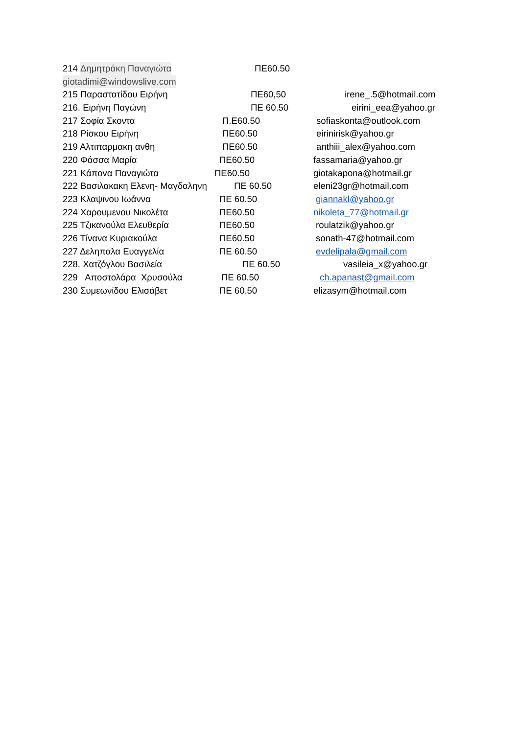214 Δημητράκη Παναγιώτα ΠΕ60.50
giotadimi@windowslive.com
215 Παραστατίδου Ειρήνη ΠΕ60,50 irene_.5@hotmail.com
216. Ειρήνη Παγώνη ΠΕ 60.50 eirini_eea@yahoo.gr
217 Σοφία Σκοντα Π.Ε60.50 sofiaskonta@outlook.com
218 Ρίσκου Ειρήνη ΠΕ60.50 eirinirisk@yahoo.gr
219 Αλτιπαρμακη ανθη ΠΕ60.50 anthiii_alex@yahoo.com
220 Φάσσα Μαρία ΠΕ60.50 fassamaria@yahoo.gr
221 Κάποvα Παναγιώτα ΠΕ60.50 giotakapona@hotmail.gr
222 Βασιλακακη Ελενη- Μαγδαληνη ΠΕ 60.50 eleni23gr@hotmail.com
223 Κλαψινου Ιωάννα ΠΕ 60.50 giannakl@yahoo.gr
224 Χαρουμενου Νικολέτα ΠΕ60.50 nikoleta_77@hotmail.gr
225 Τζικανούλα Ελευθερία ΠΕ60.50 roulatzik@yahoo.gr
226 Τίνανα Κυριακούλα ΠΕ60.50 sonath-47@hotmail.com
227 Δεληπαλα Ευαγγελία ΠΕ 60.50 evdelipala@gmail.com
228. Χατζόγλου Βασιλεία ΠΕ 60.50 vasileia_x@yahoo.gr
229 Αποστολάρα Χρυσούλα ΠΕ 60.50 ch.apanast@gmail.com
230 Συμεωνίδου Ελισάβετ ΠΕ 60.50 elizasym@hotmail.com